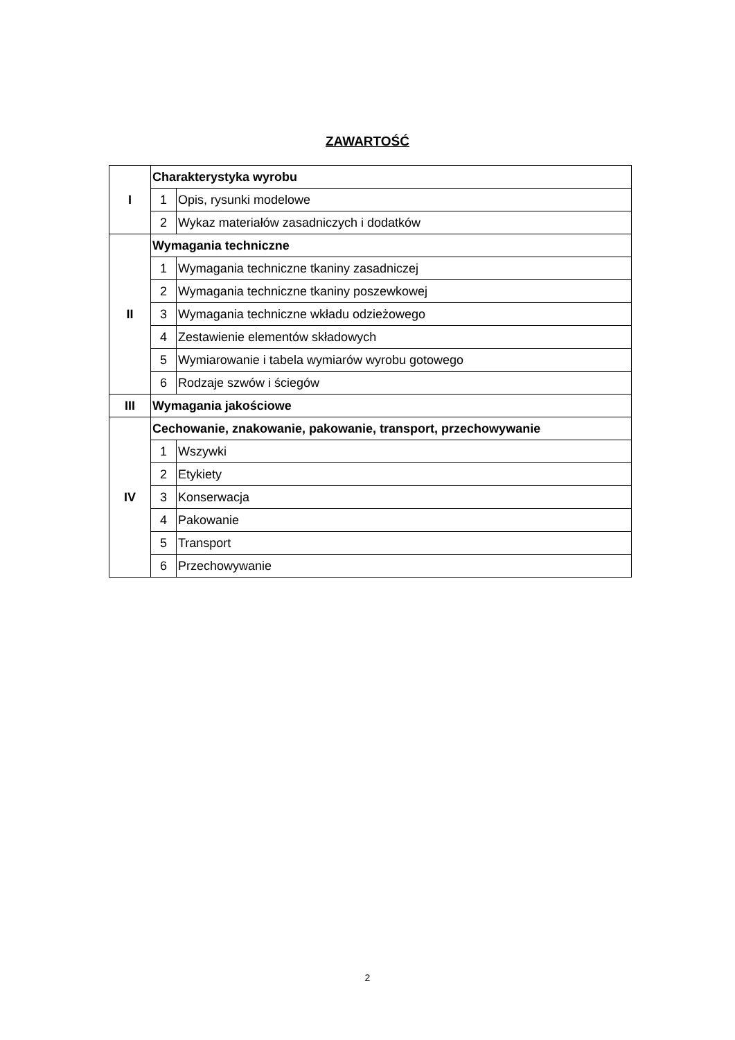ZAWARTOŚĆ
| I | Charakterystyka wyrobu | |
| | 1 | Opis, rysunki modelowe |
| | 2 | Wykaz materiałów zasadniczych i dodatków |
| II | Wymagania techniczne | |
| | 1 | Wymagania techniczne tkaniny zasadniczej |
| | 2 | Wymagania techniczne tkaniny poszewkowej |
| | 3 | Wymagania techniczne wkładu odzieżowego |
| | 4 | Zestawienie elementów składowych |
| | 5 | Wymiarowanie i tabela wymiarów wyrobu gotowego |
| | 6 | Rodzaje szwów i ściegów |
| III | Wymagania jakościowe | |
| IV | Cechowanie, znakowanie, pakowanie, transport, przechowywanie | |
| | 1 | Wszywki |
| | 2 | Etykiety |
| | 3 | Konserwacja |
| | 4 | Pakowanie |
| | 5 | Transport |
| | 6 | Przechowywanie |
2